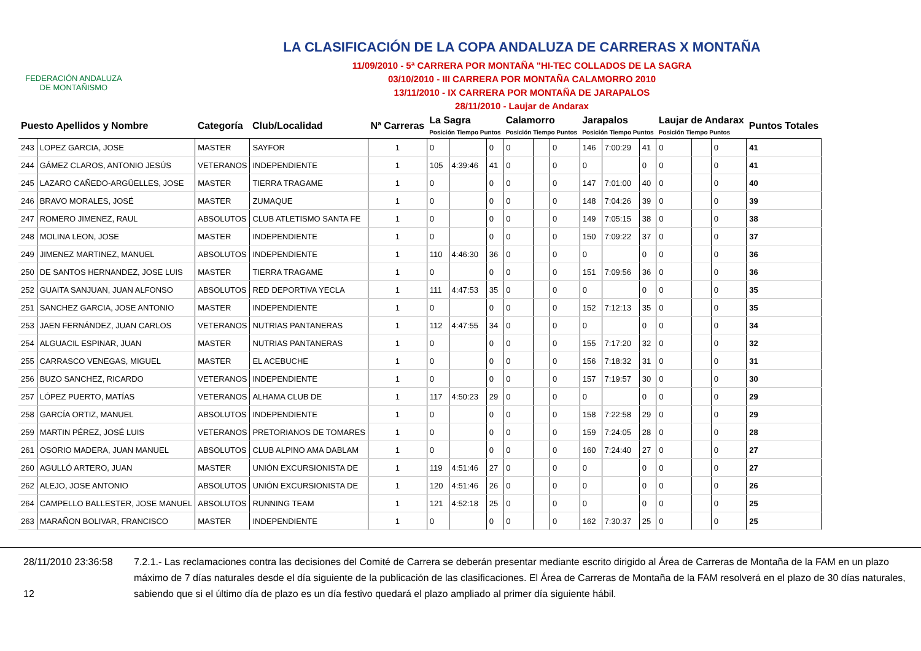FEDERACIÓN ANDALUZA
DE MONTAÑISMO
LA CLASIFICACIÓN DE LA COPA ANDALUZA DE CARRERAS X MONTAÑA
11/09/2010 - 5ª CARRERA POR MONTAÑA "HI-TEC COLLADOS DE LA SAGRA
03/10/2010 - III CARRERA POR MONTAÑA CALAMORRO 2010
13/11/2010 - IX CARRERA POR MONTAÑA DE JARAPALOS
28/11/2010 - Laujar de Andarax
| Puesto Apellidos y Nombre | | Categoría | Club/Localidad | Nª Carreras | La Sagra Posición Tiempo Puntos | | | Calamorro Posición Tiempo Puntos | | | Jarapalos Posición Tiempo Puntos | | | Laujar de Andarax Posición Tiempo Puntos | | | Puntos Totales |
| --- | --- | --- | --- | --- | --- | --- | --- | --- | --- | --- | --- | --- | --- | --- | --- | --- | --- |
| 243 | LOPEZ GARCIA, JOSE | MASTER | SAYFOR | 1 | 0 | | 0 | 0 | | 0 | 146 | 7:00:29 | 41 | 0 | | 0 | 41 |
| 244 | GÁMEZ CLAROS, ANTONIO JESÚS | VETERANOS | INDEPENDIENTE | 1 | 105 | 4:39:46 | 41 | 0 | | 0 | 0 | | 0 | 0 | | 0 | 41 |
| 245 | LAZARO CAÑEDO-ARGÜELLES, JOSE | MASTER | TIERRA TRAGAME | 1 | 0 | | 0 | 0 | | 0 | 147 | 7:01:00 | 40 | 0 | | 0 | 40 |
| 246 | BRAVO MORALES, JOSÉ | MASTER | ZUMAQUE | 1 | 0 | | 0 | 0 | | 0 | 148 | 7:04:26 | 39 | 0 | | 0 | 39 |
| 247 | ROMERO JIMENEZ, RAUL | ABSOLUTOS | CLUB ATLETISMO SANTA FE | 1 | 0 | | 0 | 0 | | 0 | 149 | 7:05:15 | 38 | 0 | | 0 | 38 |
| 248 | MOLINA LEON, JOSE | MASTER | INDEPENDIENTE | 1 | 0 | | 0 | 0 | | 0 | 150 | 7:09:22 | 37 | 0 | | 0 | 37 |
| 249 | JIMENEZ MARTINEZ, MANUEL | ABSOLUTOS | INDEPENDIENTE | 1 | 110 | 4:46:30 | 36 | 0 | | 0 | 0 | | 0 | 0 | | 0 | 36 |
| 250 | DE SANTOS HERNANDEZ, JOSE LUIS | MASTER | TIERRA TRAGAME | 1 | 0 | | 0 | 0 | | 0 | 151 | 7:09:56 | 36 | 0 | | 0 | 36 |
| 252 | GUAITA SANJUAN, JUAN ALFONSO | ABSOLUTOS | RED DEPORTIVA YECLA | 1 | 111 | 4:47:53 | 35 | 0 | | 0 | 0 | | 0 | 0 | | 0 | 35 |
| 251 | SANCHEZ GARCIA, JOSE ANTONIO | MASTER | INDEPENDIENTE | 1 | 0 | | 0 | 0 | | 0 | 152 | 7:12:13 | 35 | 0 | | 0 | 35 |
| 253 | JAEN FERNÁNDEZ, JUAN CARLOS | VETERANOS | NUTRIAS PANTANERAS | 1 | 112 | 4:47:55 | 34 | 0 | | 0 | 0 | | 0 | 0 | | 0 | 34 |
| 254 | ALGUACIL ESPINAR, JUAN | MASTER | NUTRIAS PANTANERAS | 1 | 0 | | 0 | 0 | | 0 | 155 | 7:17:20 | 32 | 0 | | 0 | 32 |
| 255 | CARRASCO VENEGAS, MIGUEL | MASTER | EL ACEBUCHE | 1 | 0 | | 0 | 0 | | 0 | 156 | 7:18:32 | 31 | 0 | | 0 | 31 |
| 256 | BUZO SANCHEZ, RICARDO | VETERANOS | INDEPENDIENTE | 1 | 0 | | 0 | 0 | | 0 | 157 | 7:19:57 | 30 | 0 | | 0 | 30 |
| 257 | LÓPEZ PUERTO, MATÍAS | VETERANOS | ALHAMA CLUB DE | 1 | 117 | 4:50:23 | 29 | 0 | | 0 | 0 | | 0 | 0 | | 0 | 29 |
| 258 | GARCÍA ORTIZ, MANUEL | ABSOLUTOS | INDEPENDIENTE | 1 | 0 | | 0 | 0 | | 0 | 158 | 7:22:58 | 29 | 0 | | 0 | 29 |
| 259 | MARTIN PÉREZ, JOSÉ LUIS | VETERANOS | PRETORIANOS DE TOMARES | 1 | 0 | | 0 | 0 | | 0 | 159 | 7:24:05 | 28 | 0 | | 0 | 28 |
| 261 | OSORIO MADERA, JUAN MANUEL | ABSOLUTOS | CLUB ALPINO AMA DABLAM | 1 | 0 | | 0 | 0 | | 0 | 160 | 7:24:40 | 27 | 0 | | 0 | 27 |
| 260 | AGULLÓ ARTERO, JUAN | MASTER | UNIÓN EXCURSIONISTA DE | 1 | 119 | 4:51:46 | 27 | 0 | | 0 | 0 | | 0 | 0 | | 0 | 27 |
| 262 | ALEJO, JOSE ANTONIO | ABSOLUTOS | UNIÓN EXCURSIONISTA DE | 1 | 120 | 4:51:46 | 26 | 0 | | 0 | 0 | | 0 | 0 | | 0 | 26 |
| 264 | CAMPELLO BALLESTER, JOSE MANUEL | ABSOLUTOS | RUNNING TEAM | 1 | 121 | 4:52:18 | 25 | 0 | | 0 | 0 | | 0 | 0 | | 0 | 25 |
| 263 | MARAÑON BOLIVAR, FRANCISCO | MASTER | INDEPENDIENTE | 1 | 0 | | 0 | 0 | | 0 | 162 | 7:30:37 | 25 | 0 | | 0 | 25 |
28/11/2010 23:36:58
12
7.2.1.- Las reclamaciones contra las decisiones del Comité de Carrera se deberán presentar mediante escrito dirigido al Área de Carreras de Montaña de la FAM en un plazo máximo de 7 días naturales desde el día siguiente de la publicación de las clasificaciones. El Área de Carreras de Montaña de la FAM resolverá en el plazo de 30 días naturales, sabiendo que si el último día de plazo es un día festivo quedará el plazo ampliado al primer día siguiente hábil.